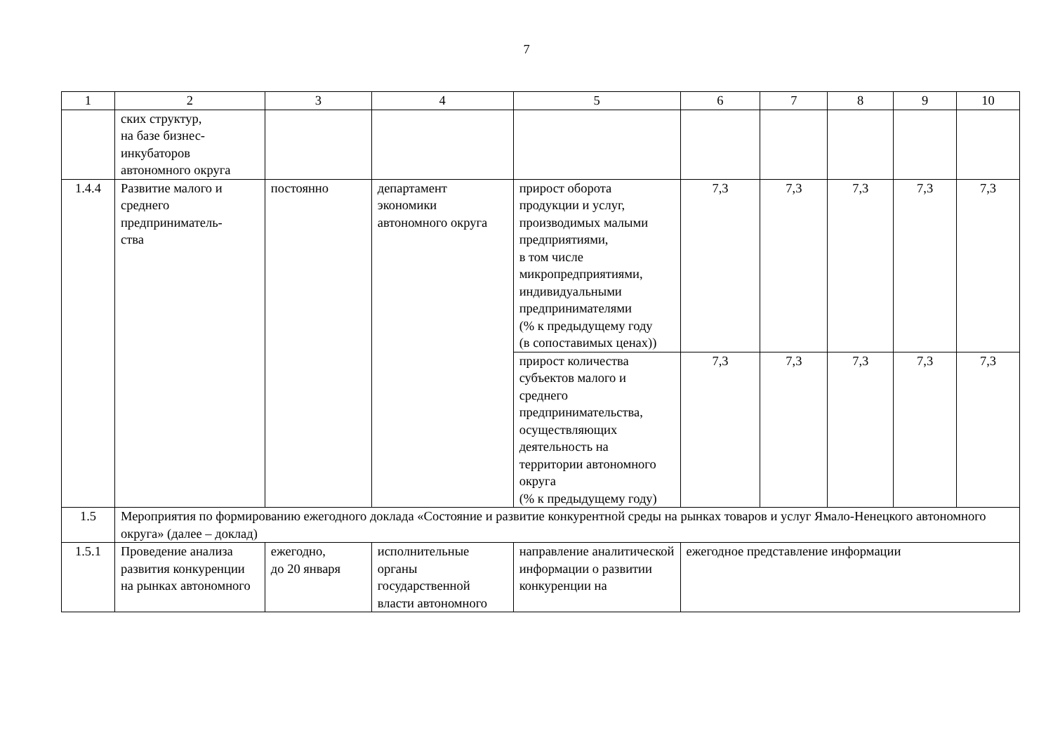7
| 1 | 2 | 3 | 4 | 5 | 6 | 7 | 8 | 9 | 10 |
| --- | --- | --- | --- | --- | --- | --- | --- | --- | --- |
| | ских структур, на базе бизнес- инкубаторов автономного округа | | | | | | | | |
| 1.4.4 | Развитие малого и среднего предприниматель- ства | постоянно | департамент экономики автономного округа | прирост оборота продукции и услуг, производимых малыми предприятиями, в том числе микропредприятиями, индивидуальными предпринимателями (% к предыдущему году (в сопоставимых ценах)) | 7,3 | 7,3 | 7,3 | 7,3 | 7,3 |
| | | | | прирост количества субъектов малого и среднего предпринимательства, осуществляющих деятельность на территории автономного округа (% к предыдущему году) | 7,3 | 7,3 | 7,3 | 7,3 | 7,3 |
| 1.5 | Мероприятия по формированию ежегодного доклада «Состояние и развитие конкурентной среды на рынках товаров и услуг Ямало-Ненецкого автономного округа» (далее – доклад) | | | | | | | | |
| 1.5.1 | Проведение анализа развития конкуренции на рынках автономного | ежегодно, до 20 января | исполнительные органы государственной власти автономного | направление аналитической информации о развитии конкуренции на | ежегодное представление информации | | | | |